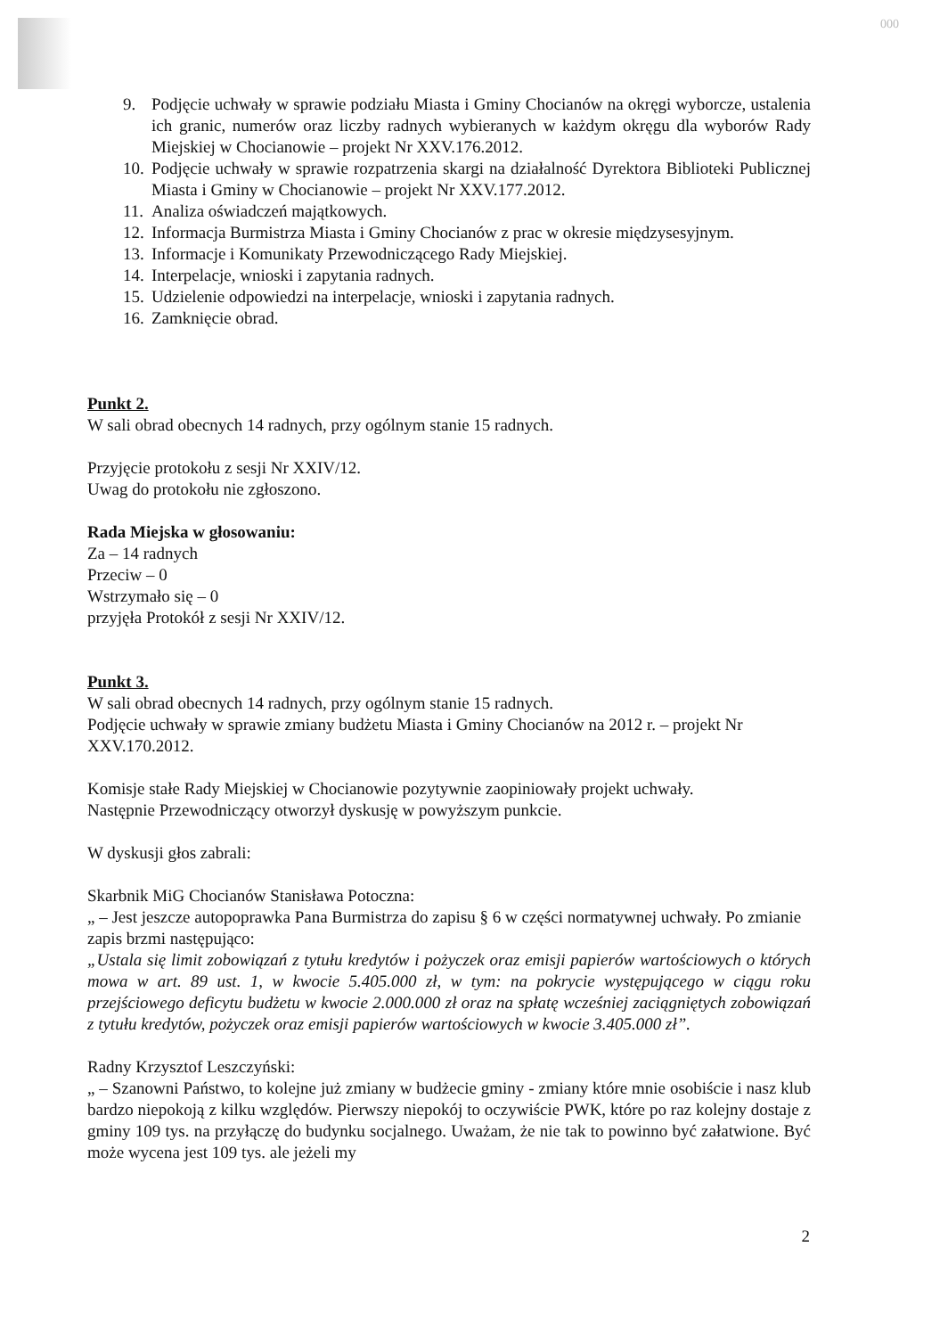000
9. Podjęcie uchwały w sprawie podziału Miasta i Gminy Chocianów na okręgi wyborcze, ustalenia ich granic, numerów oraz liczby radnych wybieranych w każdym okręgu dla wyborów Rady Miejskiej w Chocianowie – projekt Nr XXV.176.2012.
10. Podjęcie uchwały w sprawie rozpatrzenia skargi na działalność Dyrektora Biblioteki Publicznej Miasta i Gminy w Chocianowie – projekt Nr XXV.177.2012.
11. Analiza oświadczeń majątkowych.
12. Informacja Burmistrza Miasta i Gminy Chocianów z prac w okresie międzysesyjnym.
13. Informacje i Komunikaty Przewodniczącego Rady Miejskiej.
14. Interpelacje, wnioski i zapytania radnych.
15. Udzielenie odpowiedzi na interpelacje, wnioski i zapytania radnych.
16. Zamknięcie obrad.
Punkt 2.
W sali obrad obecnych 14 radnych, przy ogólnym stanie 15 radnych.
Przyjęcie protokołu z sesji Nr XXIV/12.
Uwag do protokołu nie zgłoszono.
Rada Miejska w głosowaniu:
Za – 14 radnych
Przeciw – 0
Wstrzymało się – 0
przyjęła Protokół z sesji Nr XXIV/12.
Punkt 3.
W sali obrad obecnych 14 radnych, przy ogólnym stanie 15 radnych.
Podjęcie uchwały w sprawie zmiany budżetu Miasta i Gminy Chocianów na 2012 r. – projekt Nr XXV.170.2012.
Komisje stałe Rady Miejskiej w Chocianowie pozytywnie zaopiniowały projekt uchwały.
Następnie Przewodniczący otworzył dyskusję w powyższym punkcie.
W dyskusji głos zabrali:
Skarbnik MiG Chocianów Stanisława Potoczna:
„ – Jest jeszcze autopoprawka Pana Burmistrza do zapisu § 6 w części normatywnej uchwały. Po zmianie zapis brzmi następująco:
„Ustala się limit zobowiązań z tytułu kredytów i pożyczek oraz emisji papierów wartościowych o których mowa w art. 89 ust. 1, w kwocie 5.405.000 zł, w tym: na pokrycie występującego w ciągu roku przejściowego deficytu budżetu w kwocie 2.000.000 zł oraz na spłatę wcześniej zaciągniętych zobowiązań z tytułu kredytów, pożyczek oraz emisji papierów wartościowych w kwocie 3.405.000 zł”.
Radny Krzysztof Leszczyński:
„ – Szanowni Państwo, to kolejne już zmiany w budżecie gminy - zmiany które mnie osobiście i nasz klub bardzo niepokoją z kilku względów. Pierwszy niepokój to oczywiście PWK, które po raz kolejny dostaje z gminy 109 tys. na przyłączę do budynku socjalnego. Uważam, że nie tak to powinno być załatwione. Być może wycena jest 109 tys. ale jeżeli my
2